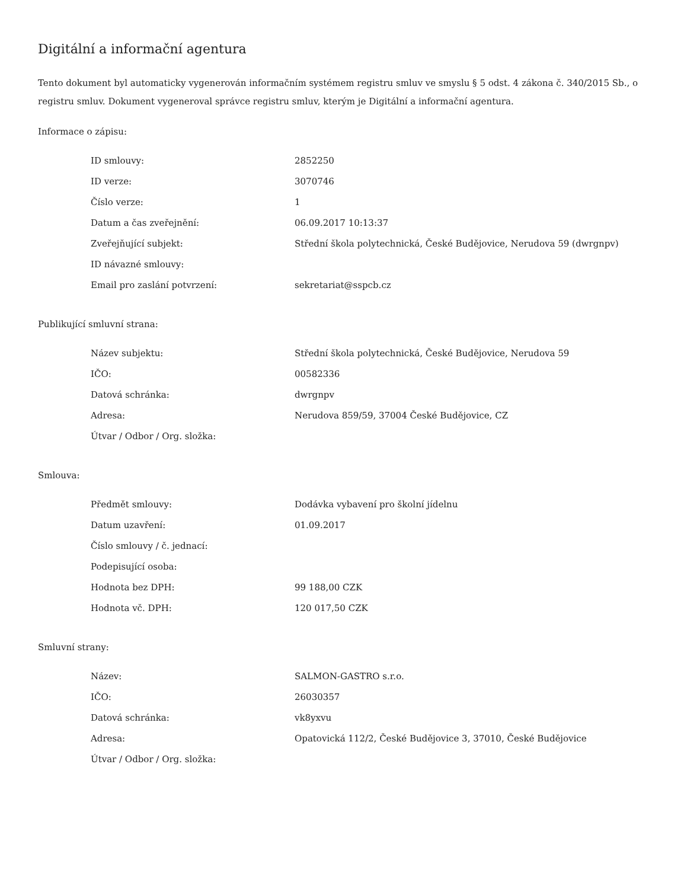Digitální a informační agentura
Tento dokument byl automaticky vygenerován informačním systémem registru smluv ve smyslu § 5 odst. 4 zákona č. 340/2015 Sb., o registru smluv. Dokument vygeneroval správce registru smluv, kterým je Digitální a informační agentura.
Informace o zápisu:
| ID smlouvy: | 2852250 |
| ID verze: | 3070746 |
| Číslo verze: | 1 |
| Datum a čas zveřejnění: | 06.09.2017 10:13:37 |
| Zveřejňující subjekt: | Střední škola polytechnická, České Budějovice, Nerudova 59 (dwrgnpv) |
| ID návazné smlouvy: | |
| Email pro zaslání potvrzení: | sekretariat@sspcb.cz |
Publikující smluvní strana:
| Název subjektu: | Střední škola polytechnická, České Budějovice, Nerudova 59 |
| IČO: | 00582336 |
| Datová schránka: | dwrgnpv |
| Adresa: | Nerudova 859/59, 37004 České Budějovice, CZ |
| Útvar / Odbor / Org. složka: | |
Smlouva:
| Předmět smlouvy: | Dodávka vybavení pro školní jídelnu |
| Datum uzavření: | 01.09.2017 |
| Číslo smlouvy / č. jednací: | |
| Podepisující osoba: | |
| Hodnota bez DPH: | 99 188,00 CZK |
| Hodnota vč. DPH: | 120 017,50 CZK |
Smluvní strany:
| Název: | SALMON-GASTRO s.r.o. |
| IČO: | 26030357 |
| Datová schránka: | vk8yxvu |
| Adresa: | Opatovická 112/2, České Budějovice 3, 37010, České Budějovice |
| Útvar / Odbor / Org. složka: | |